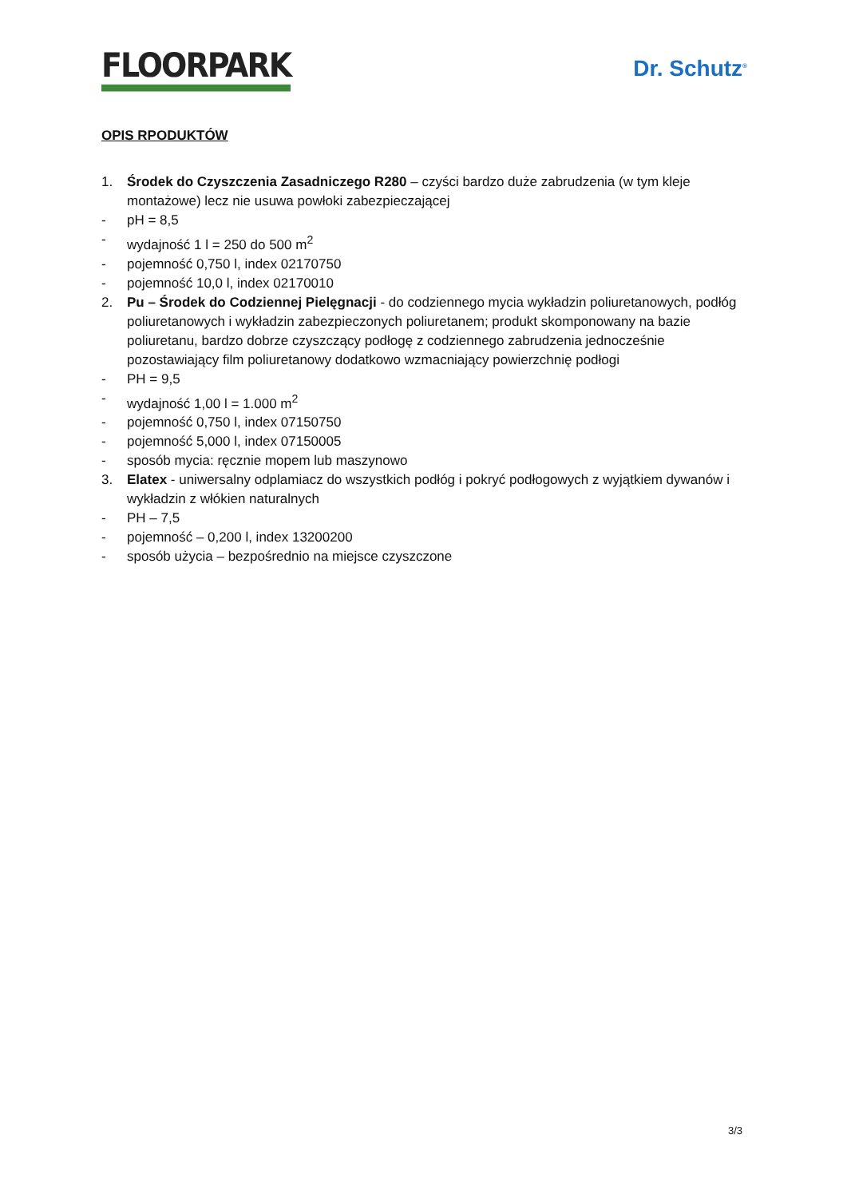FLOORPARK
Dr. Schutz<sup>®</sup>
OPIS RPODUKTÓW
1. Środek do Czyszczenia Zasadniczego R280 – czyści bardzo duże zabrudzenia (w tym kleje montażowe) lecz nie usuwa powłoki zabezpieczającej
- pH = 8,5
- wydajność 1 l = 250 do 500 m<sup>2</sup>
- pojemność 0,750 l, index 02170750
- pojemność 10,0 l, index 02170010
2. Pu – Środek do Codziennej Pielęgnacji - do codziennego mycia wykładzin poliuretanowych, podłóg poliuretanowych i wykładzin zabezpieczonych poliuretanem; produkt skomponowany na bazie poliuretanu, bardzo dobrze czyszczący podłogę z codziennego zabrudzenia jednocześnie pozostawiający film poliuretanowy dodatkowo wzmacniający powierzchnię podłogi
- PH = 9,5
- wydajność 1,00 l = 1.000 m<sup>2</sup>
- pojemność 0,750 l, index 07150750
- pojemność 5,000 l, index 07150005
- sposób mycia: ręcznie mopem lub maszynowo
3. Elatex - uniwersalny odplamiacz do wszystkich podłóg i pokryć podłogowych z wyjątkiem dywanów i wykładzin z włókien naturalnych
- PH – 7,5
- pojemność – 0,200 l, index 13200200
- sposób użycia – bezpośrednio na miejsce czyszczone
3/3